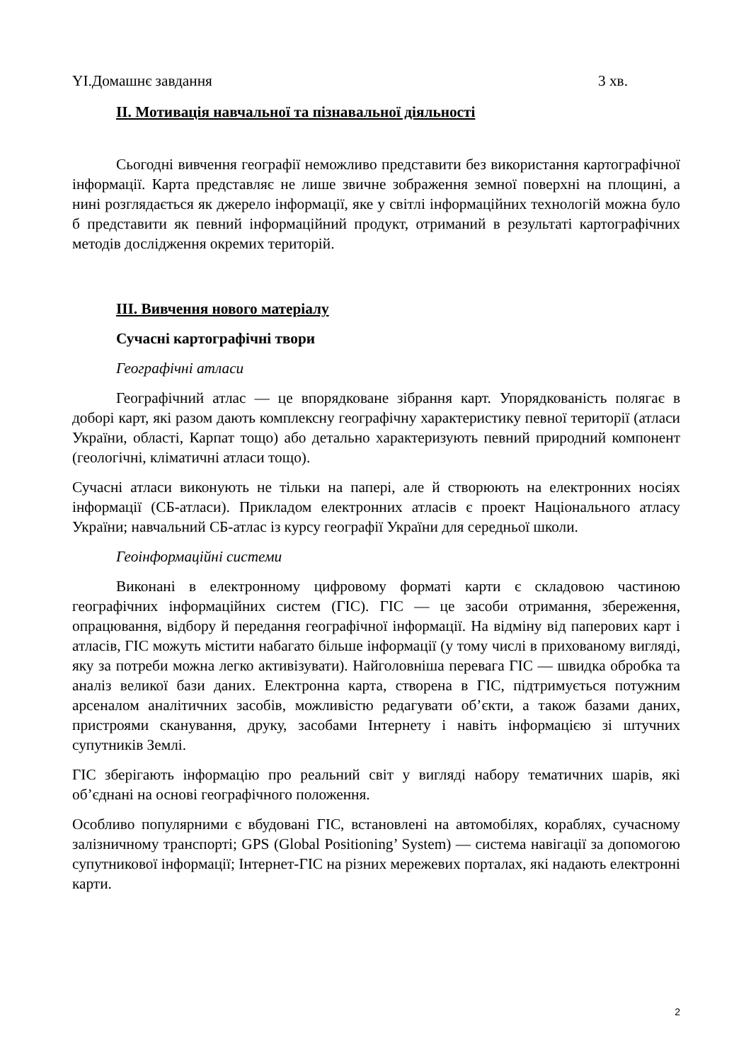YI.Домашнє завдання 3 хв.
II. Мотивація навчальної та пізнавальної діяльності
Сьогодні вивчення географії неможливо представити без використання картографічної інформації. Карта представляє не лише звичне зображення земної поверхні на площині, а нині розглядається як джерело інформації, яке у світлі інформаційних технологій можна було б представити як певний інформаційний продукт, отриманий в результаті картографічних методів дослідження окремих територій.
III. Вивчення нового матеріалу
Сучасні картографічні твори
Географічні атласи
Географічний атлас — це впорядковане зібрання карт. Упорядкованість полягає в доборі карт, які разом дають комплексну географічну характеристику певної території (атласи України, області, Карпат тощо) або детально характеризують певний природний компонент (геологічні, кліматичні атласи тощо).
Сучасні атласи виконують не тільки на папері, але й створюють на електронних носіях інформації (СБ-атласи). Прикладом електронних атласів є проект Національного атласу України; навчальний СБ-атлас із курсу географії України для середньої школи.
Геоінформаційні системи
Виконані в електронному цифровому форматі карти є складовою частиною географічних інформаційних систем (ГІС). ГІС — це засоби отримання, збереження, опрацювання, відбору й передання географічної інформації. На відміну від паперових карт і атласів, ГІС можуть містити набагато більше інформації (у тому числі в прихованому вигляді, яку за потреби можна легко активізувати). Найголовніша перевага ГІС — швидка обробка та аналіз великої бази даних. Електронна карта, створена в ГІС, підтримується потужним арсеналом аналітичних засобів, можливістю редагувати об’єкти, а також базами даних, пристроями сканування, друку, засобами Інтернету і навіть інформацією зі штучних супутників Землі.
ГІС зберігають інформацію про реальний світ у вигляді набору тематичних шарів, які об’єднані на основі географічного положення.
Особливо популярними є вбудовані ГІС, встановлені на автомобілях, кораблях, сучасному залізничному транспорті; GPS (Global Positioning’ System) — система навігації за допомогою супутникової інформації; Інтернет-ГІС на різних мережевих порталах, які надають електронні карти.
2